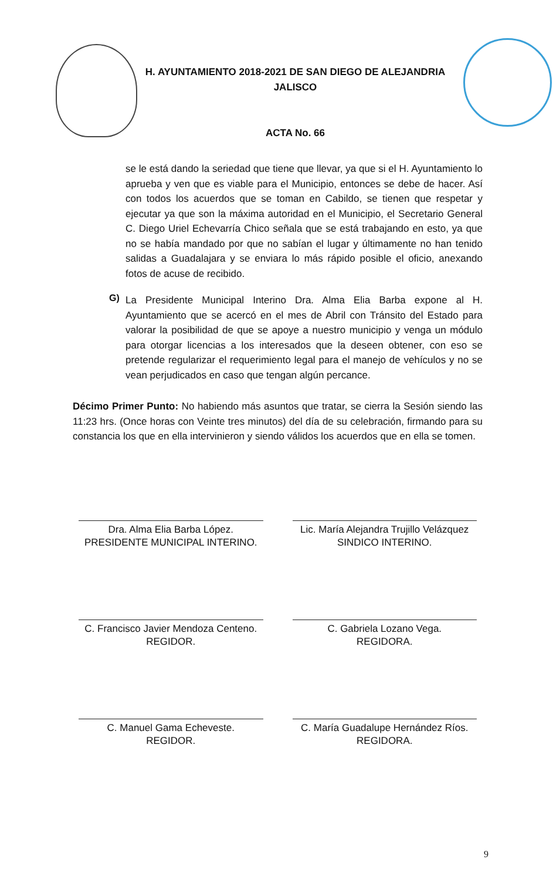H. AYUNTAMIENTO 2018-2021 DE SAN DIEGO DE ALEJANDRIA
JALISCO
ACTA No. 66
se le está dando la seriedad que tiene que llevar, ya que si el H. Ayuntamiento lo aprueba y ven que es viable para el Municipio, entonces se debe de hacer. Así con todos los acuerdos que se toman en Cabildo, se tienen que respetar y ejecutar ya que son la máxima autoridad en el Municipio, el Secretario General C. Diego Uriel Echevarría Chico señala que se está trabajando en esto, ya que no se había mandado por que no sabían el lugar y últimamente no han tenido salidas a Guadalajara y se enviara lo más rápido posible el oficio, anexando fotos de acuse de recibido.
G)
La Presidente Municipal Interino Dra. Alma Elia Barba expone al H. Ayuntamiento que se acercó en el mes de Abril con Tránsito del Estado para valorar la posibilidad de que se apoye a nuestro municipio y venga un módulo para otorgar licencias a los interesados que la deseen obtener, con eso se pretende regularizar el requerimiento legal para el manejo de vehículos y no se vean perjudicados en caso que tengan algún percance.
Décimo Primer Punto: No habiendo más asuntos que tratar, se cierra la Sesión siendo las 11:23 hrs. (Once horas con Veinte tres minutos) del día de su celebración, firmando para su constancia los que en ella intervinieron y siendo válidos los acuerdos que en ella se tomen.
Dra. Alma Elia Barba López.
PRESIDENTE MUNICIPAL INTERINO.
Lic. María Alejandra Trujillo Velázquez
SINDICO INTERINO.
C. Francisco Javier Mendoza Centeno.
REGIDOR.
C. Gabriela Lozano Vega.
REGIDORA.
C. Manuel Gama Echeveste.
REGIDOR.
C. María Guadalupe Hernández Ríos.
REGIDORA.
9